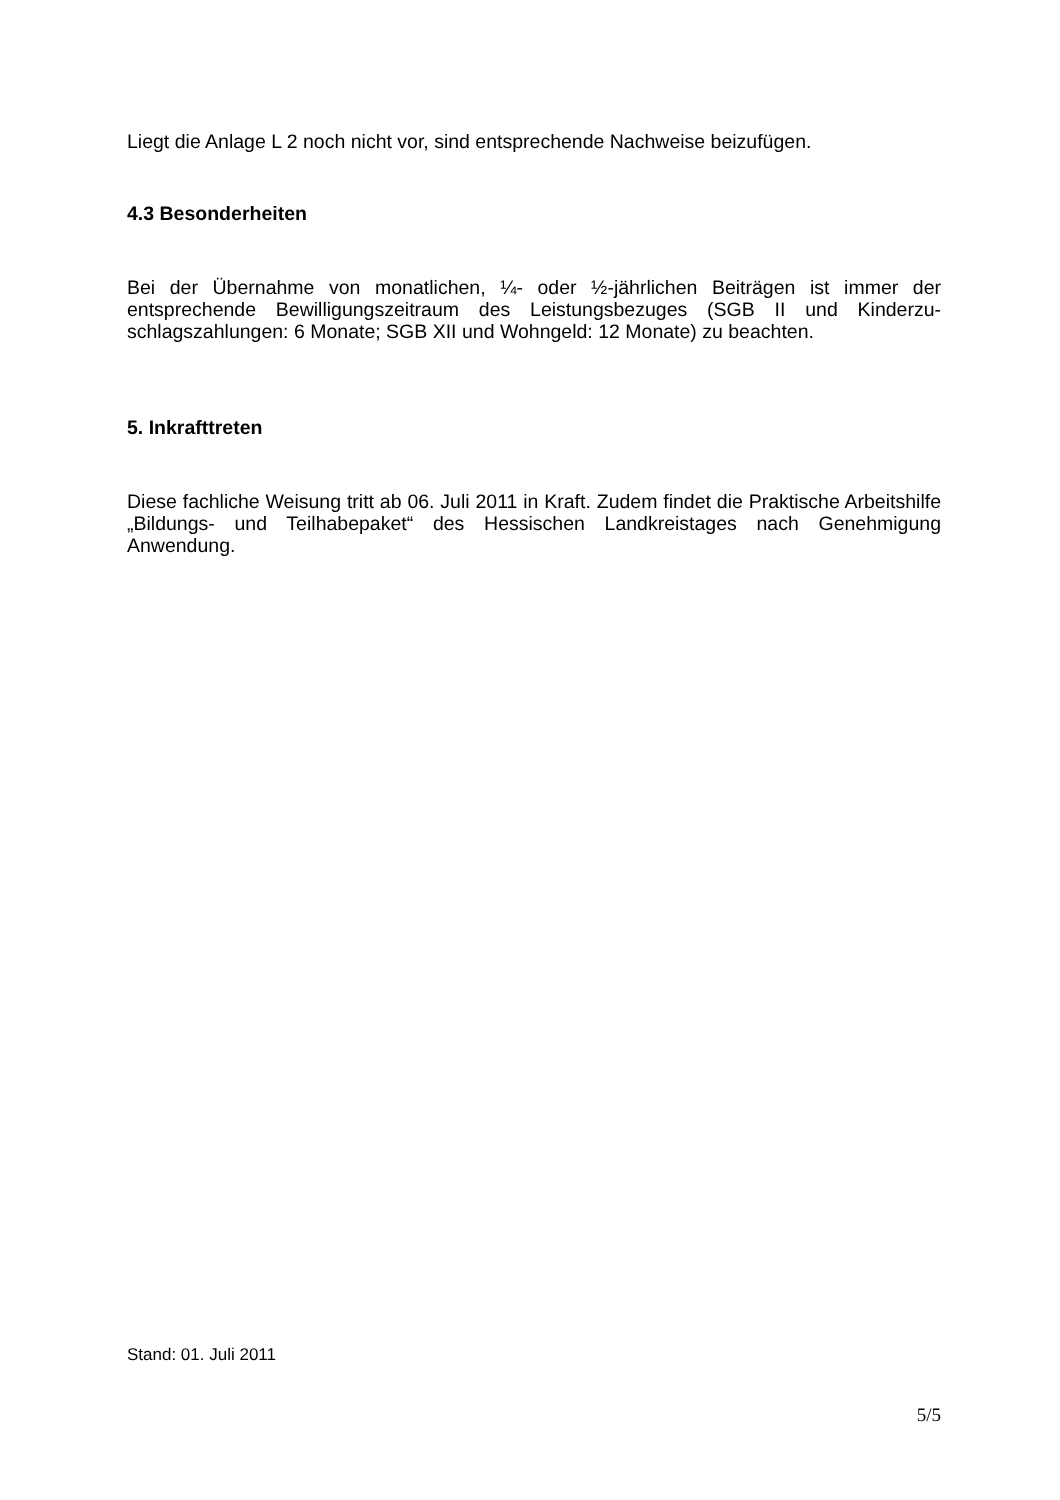Liegt die Anlage L 2 noch nicht vor, sind entsprechende Nachweise beizufügen.
4.3 Besonderheiten
Bei der Übernahme von monatlichen, ¼- oder ½-jährlichen Beiträgen ist immer der entsprechende Bewilligungszeitraum des Leistungsbezuges (SGB II und Kinderzu-schlagszahlungen: 6 Monate; SGB XII und Wohngeld: 12 Monate) zu beachten.
5. Inkrafttreten
Diese fachliche Weisung tritt ab 06. Juli 2011 in Kraft. Zudem findet die Praktische Arbeitshilfe „Bildungs- und Teilhabepaket“ des Hessischen Landkreistages nach Genehmigung Anwendung.
Stand: 01. Juli 2011
5/5